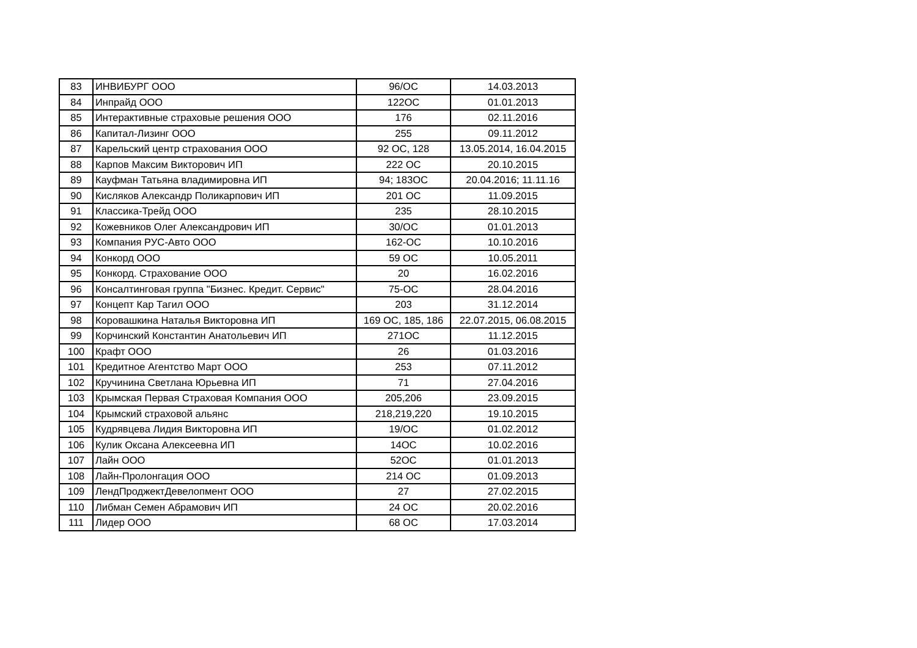| 83 | ИНВИБУРГ ООО | 96/ОС | 14.03.2013 |
| 84 | Инпрайд ООО | 122ОС | 01.01.2013 |
| 85 | Интерактивные страховые решения ООО | 176 | 02.11.2016 |
| 86 | Капитал-Лизинг ООО | 255 | 09.11.2012 |
| 87 | Карельский центр страхования ООО | 92 ОС, 128 | 13.05.2014, 16.04.2015 |
| 88 | Карпов Максим Викторович ИП | 222 ОС | 20.10.2015 |
| 89 | Кауфман Татьяна владимировна ИП | 94; 183ОС | 20.04.2016; 11.11.16 |
| 90 | Кисляков Александр Поликарпович ИП | 201 ОС | 11.09.2015 |
| 91 | Классика-Трейд ООО | 235 | 28.10.2015 |
| 92 | Кожевников Олег Александрович ИП | 30/ОС | 01.01.2013 |
| 93 | Компания РУС-Авто ООО | 162-ОС | 10.10.2016 |
| 94 | Конкорд ООО | 59 ОС | 10.05.2011 |
| 95 | Конкорд. Страхование ООО | 20 | 16.02.2016 |
| 96 | Консалтинговая группа "Бизнес. Кредит. Сервис" | 75-ОС | 28.04.2016 |
| 97 | Концепт Кар Тагил ООО | 203 | 31.12.2014 |
| 98 | Коровашкина Наталья Викторовна ИП | 169 ОС, 185, 186 | 22.07.2015, 06.08.2015 |
| 99 | Корчинский Константин Анатольевич ИП | 271ОС | 11.12.2015 |
| 100 | Крафт ООО | 26 | 01.03.2016 |
| 101 | Кредитное Агентство Март ООО | 253 | 07.11.2012 |
| 102 | Кручинина Светлана Юрьевна ИП | 71 | 27.04.2016 |
| 103 | Крымская Первая Страховая Компания ООО | 205,206 | 23.09.2015 |
| 104 | Крымский страховой альянс | 218,219,220 | 19.10.2015 |
| 105 | Кудрявцева Лидия Викторовна ИП | 19/ОС | 01.02.2012 |
| 106 | Кулик Оксана Алексеевна ИП | 14ОС | 10.02.2016 |
| 107 | Лайн ООО | 52ОС | 01.01.2013 |
| 108 | Лайн-Пролонгация ООО | 214 ОС | 01.09.2013 |
| 109 | ЛендПроджектДевелопмент ООО | 27 | 27.02.2015 |
| 110 | Либман Семен Абрамович ИП | 24 ОС | 20.02.2016 |
| 111 | Лидер ООО | 68 ОС | 17.03.2014 |